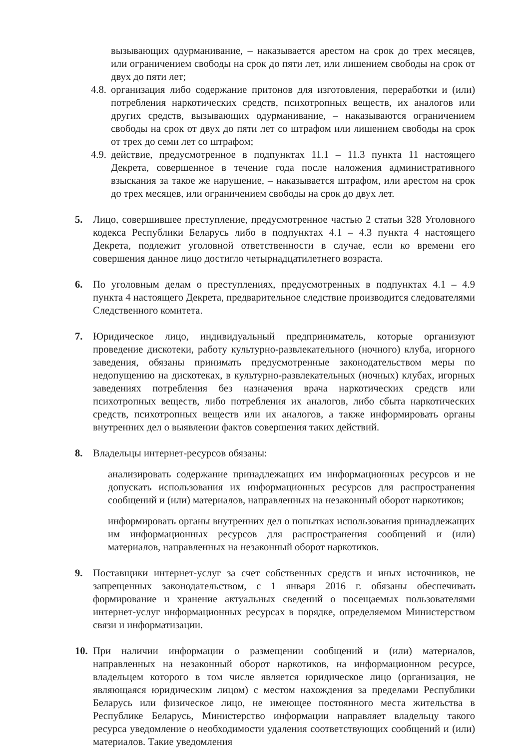вызывающих одурманивание, – наказывается арестом на срок до трех месяцев, или ограничением свободы на срок до пяти лет, или лишением свободы на срок от двух до пяти лет;
4.8. организация либо содержание притонов для изготовления, переработки и (или) потребления наркотических средств, психотропных веществ, их аналогов или других средств, вызывающих одурманивание, – наказываются ограничением свободы на срок от двух до пяти лет со штрафом или лишением свободы на срок от трех до семи лет со штрафом;
4.9. действие, предусмотренное в подпунктах 11.1 – 11.3 пункта 11 настоящего Декрета, совершенное в течение года после наложения административного взыскания за такое же нарушение, – наказывается штрафом, или арестом на срок до трех месяцев, или ограничением свободы на срок до двух лет.
5. Лицо, совершившее преступление, предусмотренное частью 2 статьи 328 Уголовного кодекса Республики Беларусь либо в подпунктах 4.1 – 4.3 пункта 4 настоящего Декрета, подлежит уголовной ответственности в случае, если ко времени его совершения данное лицо достигло четырнадцатилетнего возраста.
6. По уголовным делам о преступлениях, предусмотренных в подпунктах 4.1 – 4.9 пункта 4 настоящего Декрета, предварительное следствие производится следователями Следственного комитета.
7. Юридическое лицо, индивидуальный предприниматель, которые организуют проведение дискотеки, работу культурно-развлекательного (ночного) клуба, игорного заведения, обязаны принимать предусмотренные законодательством меры по недопущению на дискотеках, в культурно-развлекательных (ночных) клубах, игорных заведениях потребления без назначения врача наркотических средств или психотропных веществ, либо потребления их аналогов, либо сбыта наркотических средств, психотропных веществ или их аналогов, а также информировать органы внутренних дел о выявлении фактов совершения таких действий.
8. Владельцы интернет-ресурсов обязаны:
анализировать содержание принадлежащих им информационных ресурсов и не допускать использования их информационных ресурсов для распространения сообщений и (или) материалов, направленных на незаконный оборот наркотиков;
информировать органы внутренних дел о попытках использования принадлежащих им информационных ресурсов для распространения сообщений и (или) материалов, направленных на незаконный оборот наркотиков.
9. Поставщики интернет-услуг за счет собственных средств и иных источников, не запрещенных законодательством, с 1 января 2016 г. обязаны обеспечивать формирование и хранение актуальных сведений о посещаемых пользователями интернет-услуг информационных ресурсах в порядке, определяемом Министерством связи и информатизации.
10.
При наличии информации о размещении сообщений и (или) материалов, направленных на незаконный оборот наркотиков, на информационном ресурсе, владельцем которого в том числе является юридическое лицо (организация, не являющаяся юридическим лицом) с местом нахождения за пределами Республики Беларусь или физическое лицо, не имеющее постоянного места жительства в Республике Беларусь, Министерство информации направляет владельцу такого ресурса уведомление о необходимости удаления соответствующих сообщений и (или) материалов. Такие уведомления